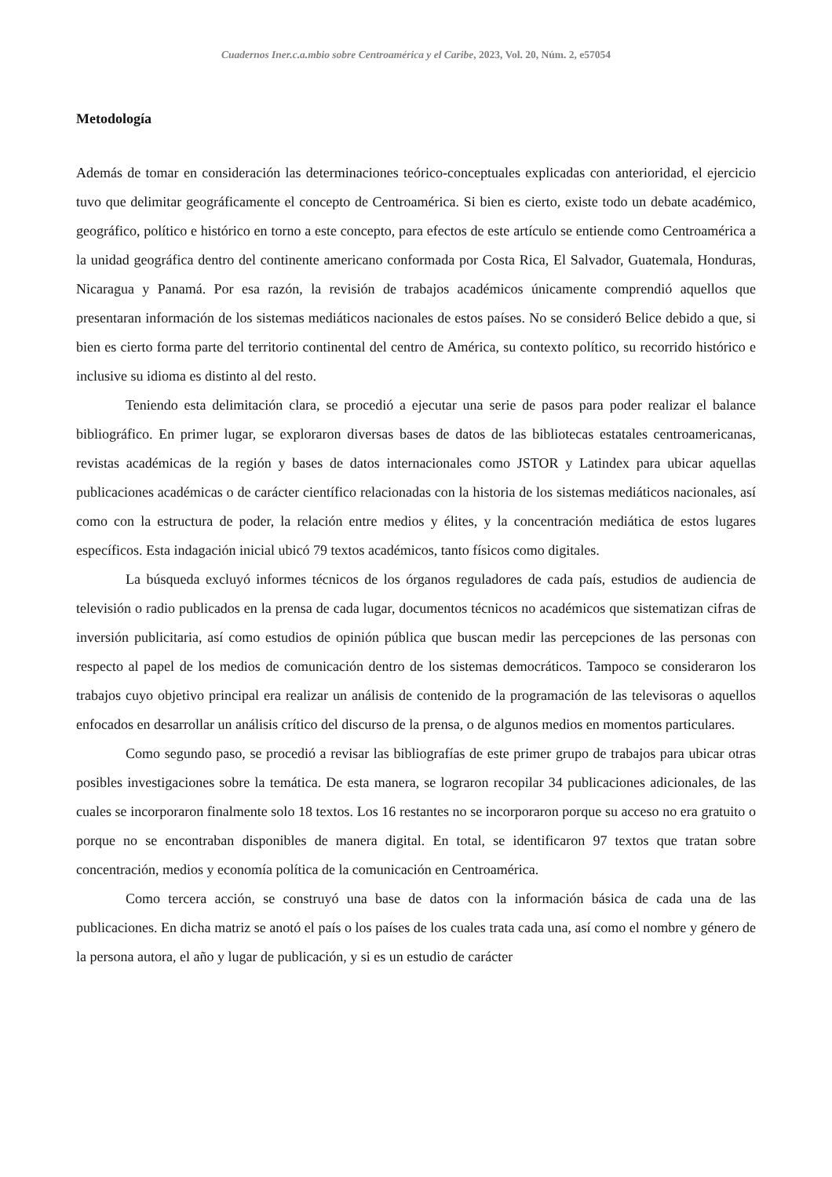Cuadernos Iner.c.a.mbio sobre Centroamérica y el Caribe, 2023, Vol. 20, Núm. 2, e57054
Metodología
Además de tomar en consideración las determinaciones teórico-conceptuales explicadas con anterioridad, el ejercicio tuvo que delimitar geográficamente el concepto de Centroamérica. Si bien es cierto, existe todo un debate académico, geográfico, político e histórico en torno a este concepto, para efectos de este artículo se entiende como Centroamérica a la unidad geográfica dentro del continente americano conformada por Costa Rica, El Salvador, Guatemala, Honduras, Nicaragua y Panamá. Por esa razón, la revisión de trabajos académicos únicamente comprendió aquellos que presentaran información de los sistemas mediáticos nacionales de estos países. No se consideró Belice debido a que, si bien es cierto forma parte del territorio continental del centro de América, su contexto político, su recorrido histórico e inclusive su idioma es distinto al del resto.
Teniendo esta delimitación clara, se procedió a ejecutar una serie de pasos para poder realizar el balance bibliográfico. En primer lugar, se exploraron diversas bases de datos de las bibliotecas estatales centroamericanas, revistas académicas de la región y bases de datos internacionales como JSTOR y Latindex para ubicar aquellas publicaciones académicas o de carácter científico relacionadas con la historia de los sistemas mediáticos nacionales, así como con la estructura de poder, la relación entre medios y élites, y la concentración mediática de estos lugares específicos. Esta indagación inicial ubicó 79 textos académicos, tanto físicos como digitales.
La búsqueda excluyó informes técnicos de los órganos reguladores de cada país, estudios de audiencia de televisión o radio publicados en la prensa de cada lugar, documentos técnicos no académicos que sistematizan cifras de inversión publicitaria, así como estudios de opinión pública que buscan medir las percepciones de las personas con respecto al papel de los medios de comunicación dentro de los sistemas democráticos. Tampoco se consideraron los trabajos cuyo objetivo principal era realizar un análisis de contenido de la programación de las televisoras o aquellos enfocados en desarrollar un análisis crítico del discurso de la prensa, o de algunos medios en momentos particulares.
Como segundo paso, se procedió a revisar las bibliografías de este primer grupo de trabajos para ubicar otras posibles investigaciones sobre la temática. De esta manera, se lograron recopilar 34 publicaciones adicionales, de las cuales se incorporaron finalmente solo 18 textos. Los 16 restantes no se incorporaron porque su acceso no era gratuito o porque no se encontraban disponibles de manera digital. En total, se identificaron 97 textos que tratan sobre concentración, medios y economía política de la comunicación en Centroamérica.
Como tercera acción, se construyó una base de datos con la información básica de cada una de las publicaciones. En dicha matriz se anotó el país o los países de los cuales trata cada una, así como el nombre y género de la persona autora, el año y lugar de publicación, y si es un estudio de carácter